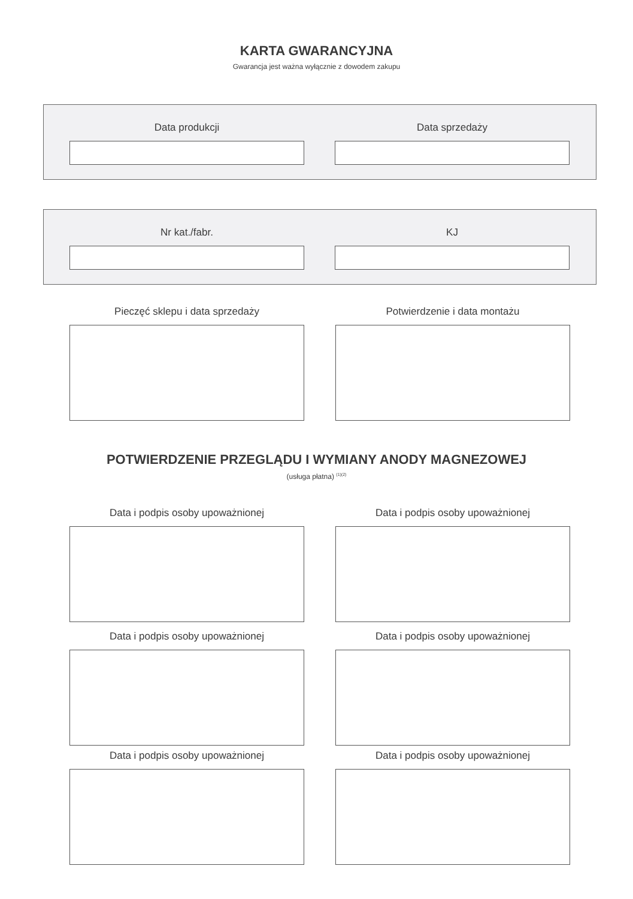KARTA GWARANCYJNA
Gwarancja jest ważna wyłącznie z dowodem zakupu
Data produkcji Data sprzedaży
Nr kat./fabr. KJ
Pieczęć sklepu i data sprzedaży Potwierdzenie i data montażu
POTWIERDZENIE PRZEGLĄDU I WYMIANY ANODY MAGNEZOWEJ
(usługa płatna) <sup>(1)(2)</sup>
Data i podpis osoby upoważnionej Data i podpis osoby upoważnionej
Data i podpis osoby upoważnionej Data i podpis osoby upoważnionej
Data i podpis osoby upoważnionej Data i podpis osoby upoważnionej